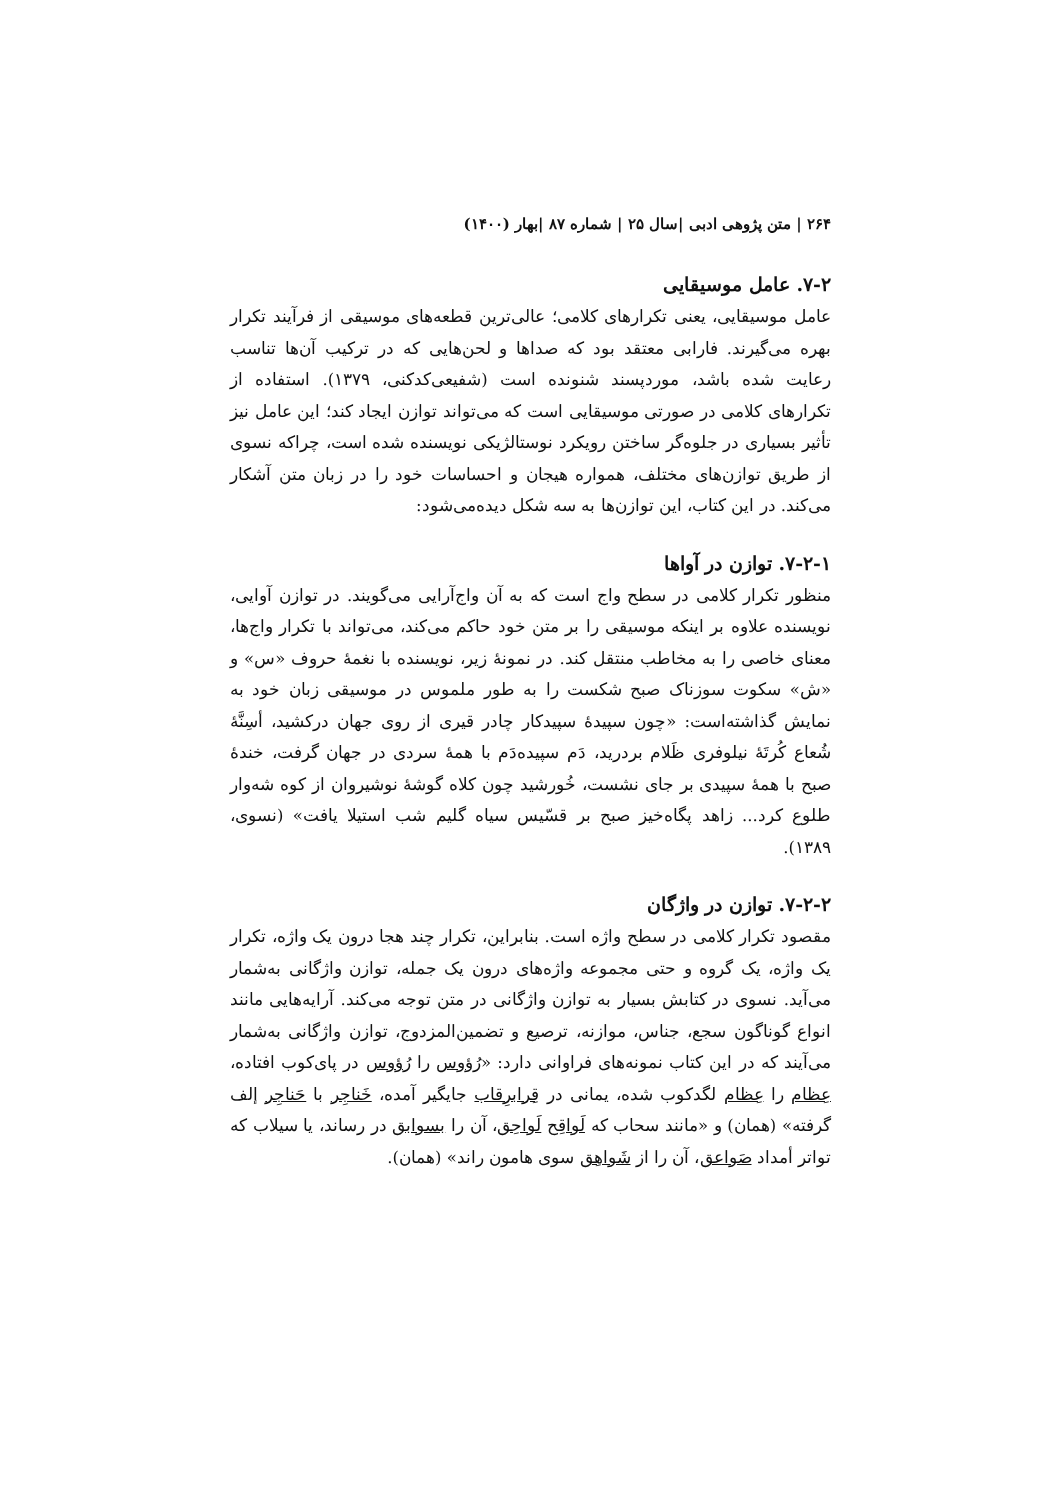۲۶۴ | متن پژوهی ادبی |سال ۲۵ | شماره ۸۷ |بهار (۱۴۰۰)
۷-۲. عامل موسیقایی
عامل موسیقایی، یعنی تکرارهای کلامی؛ عالی‌ترین قطعه‌های موسیقی از فرآیند تکرار بهره می‌گیرند. فارابی معتقد بود که صداها و لحن‌هایی که در ترکیب آن‌ها تناسب رعایت شده باشد، موردپسند شنونده است (شفیعی‌کدکنی، ۱۳۷۹). استفاده از تکرارهای کلامی در صورتی موسیقایی است که می‌تواند توازن ایجاد کند؛ این عامل نیز تأثیر بسیاری در جلوه‌گر ساختن رویکرد نوستالژیکی نویسنده شده است، چراکه نسوی از طریق توازن‌های مختلف، همواره هیجان و احساسات خود را در زبان متن آشکار می‌کند. در این کتاب، این توازن‌ها به سه شکل دیده‌می‌شود:
۷-۲-۱. توازن در آواها
منظور تکرار کلامی در سطح واج است که به آن واج‌آرایی می‌گویند. در توازن آوایی، نویسنده علاوه بر اینکه موسیقی را بر متن خود حاکم می‌کند، می‌تواند با تکرار واج‌ها، معنای خاصی را به مخاطب منتقل کند. در نمونهٔ زیر، نویسنده با نغمهٔ حروف «س» و «ش» سکوت سوزناک صبح شکست را به طور ملموس در موسیقی زبان خود به نمایش گذاشته‌است: «چون سپیدهٔ سپیدکار چادر قیری از روی جهان درکشید، أسِنَّهٔ شُعاع کُرتَهٔ نیلوفری ظَلام بردرید، دَم سپیده‌دَم با همهٔ سردی در جهان گرفت، خندهٔ صبح با همهٔ سپیدی بر جای نشست، خُورشید چون کلاه گوشهٔ نوشیروان از کوه شه‌وار طلوع کرد... زاهد پگاه‌خیز صبح بر قسّیس سیاه گلیم شب استیلا یافت» (نسوی، ۱۳۸۹).
۷-۲-۲. توازن در واژگان
مقصود تکرار کلامی در سطح واژه است. بنابراین، تکرار چند هجا درون یک واژه، تکرار یک واژه، یک گروه و حتی مجموعه واژه‌های درون یک جمله، توازن واژگانی به‌شمار می‌آید. نسوی در کتابش بسیار به توازن واژگانی در متن توجه می‌کند. آرایه‌هایی مانند انواع گوناگون سجع، جناس، موازنه، ترصیع و تضمین‌المزدوج، توازن واژگانی به‌شمار می‌آیند که در این کتاب نمونه‌های فراوانی دارد: «رُؤوس را رُؤوس در پای‌کوب افتاده، عِظام را عِظام لگدکوب شده، یمانی در قِرابرِقاب جایگیر آمده، خَناجِر با حَناجِر إلف گرفته» (همان) و «مانند سحاب که لَواقِح لَواحِق، آن را بسوابق در رساند، یا سیلاب که تواتر أمداد صَواعق، آن را از شَواهِق سوی هامون راند» (همان).